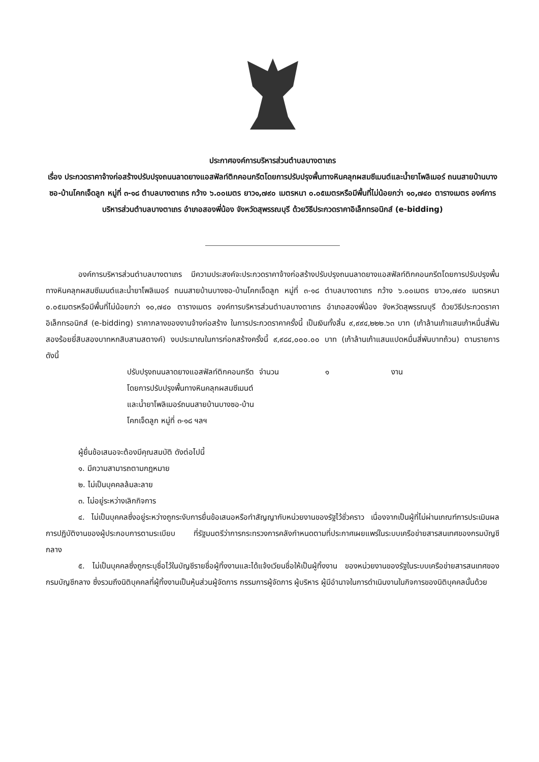ประกาศองค์การบริหารส่วนตำบลบางตาเถร
เรื่อง ประกวดราคาจ้างก่อสร้างปรับปรุงถนนลาดยางแอสฟัลท์ติกคอนกรีตโดยการปรับปรุงพื้นทางหินคลุกผสมซีเมนต์และน้ำยาโพลิเมอร์ ถนนสายบ้านบางซอ-บ้านโคกเจ็ดลูก หมู่ที่ ๓-๑๘ ตำบลบางตาเถร กว้าง ๖.๐๐เมตร ยาว๑,๗๙๐ เมตรหนา ๐.๐๕เมตรหรือมีพื้นที่ไม่น้อยกว่า ๑๐,๗๔๐ ตารางเมตร องค์การบริหารส่วนตำบลบางตาเถร อำเภอสองพี่น้อง จังหวัดสุพรรณบุรี ด้วยวิธีประกวดราคาอิเล็กทรอนิกส์ (e-bidding)
องค์การบริหารส่วนตำบลบางตาเถร มีความประสงค์จะประกวดราคาจ้างก่อสร้างปรับปรุงถนนลาดยางแอสฟัลท์ติกคอนกรีตโดยการปรับปรุงพื้นทางหินคลุกผสมซีเมนต์และน้ำยาโพลิเมอร์ ถนนสายบ้านบางซอ-บ้านโคกเจ็ดลูก หมู่ที่ ๓-๑๘ ตำบลบางตาเถร กว้าง ๖.๐๐เมตร ยาว๑,๗๙๐ เมตรหนา ๐.๐๕เมตรหรือมีพื้นที่ไม่น้อยกว่า ๑๐,๗๔๐ ตารางเมตร องค์การบริหารส่วนตำบลบางตาเถร อำเภอสองพี่น้อง จังหวัดสุพรรณบุรี ด้วยวิธีประกวดราคาอิเล็กทรอนิกส์ (e-bidding) ราคากลางของงานจ้างก่อสร้าง ในการประกวดราคาครั้งนี้ เป็นเงินทั้งสิ้น ๙,๙๙๔,๒๒๒.๖๓ บาท (เก้าล้านเก้าแสนเก้าหมื่นสี่พันสองร้อยยี่สิบสองบาทหกสิบสามสตางค์) งบประมาณในการก่อกสร้างครั้งนี้ ๙,๙๘๔,๐๐๐.๐๐ บาท (เก้าล้านเก้าแสนแปดหมื่นสี่พันบาทถ้วน) ตามรายการ ดังนี้
ปรับปรุงถนนลาดยางแอสฟัลท์ติกคอนกรีตโดยการปรับปรุงพื้นทางหินคลุกผสมซีเมนต์และน้ำยาโพลิเมอร์ถนนสายบ้านบางซอ-บ้านโคกเจ็ดลูก หมู่ที่ ๓-๑๘ ฯลฯ
จำนวน ๑ งาน
ผู้ยื่นข้อเสนอจะต้องมีคุณสมบัติ ดังต่อไปนี้
๑. มีความสามารถตามกฎหมาย
๒. ไม่เป็นบุคคลล้มละลาย
๓. ไม่อยู่ระหว่างเลิกกิจการ
๔. ไม่เป็นบุคคลซึ่งอยู่ระหว่างถูกระงับการยื่นข้อเสนอหรือทำสัญญากับหน่วยงานของรัฐไว้ชั่วคราว เนื่องจากเป็นผู้ที่ไม่ผ่านเกณฑ์การประเมินผลการปฏิบัติงานของผู้ประกอบการตามระเบียบ ที่รัฐมนตรีว่าการกระทรวงการคลังกำหนดตามที่ประกาศเผยแพร่ในระบบเครือข่ายสารสนเทศของกรมบัญชีกลาง
๕. ไม่เป็นบุคคลซึ่งถูกระบุชื่อไว้ในบัญชีรายชื่อผู้ทิ้งงานและได้แจ้งเวียนชื่อให้เป็นผู้ทิ้งงาน ของหน่วยงานของรัฐในระบบเครือข่ายสารสนเทศของกรมบัญชีกลาง ซึ่งรวมถึงนิติบุคคลที่ผู้ทิ้งงานเป็นหุ้นส่วนผู้จัดการ กรรมการผู้จัดการ ผู้บริหาร ผู้มีอำนาจในการดำเนินงานในกิจการของนิติบุคคลนั้นด้วย